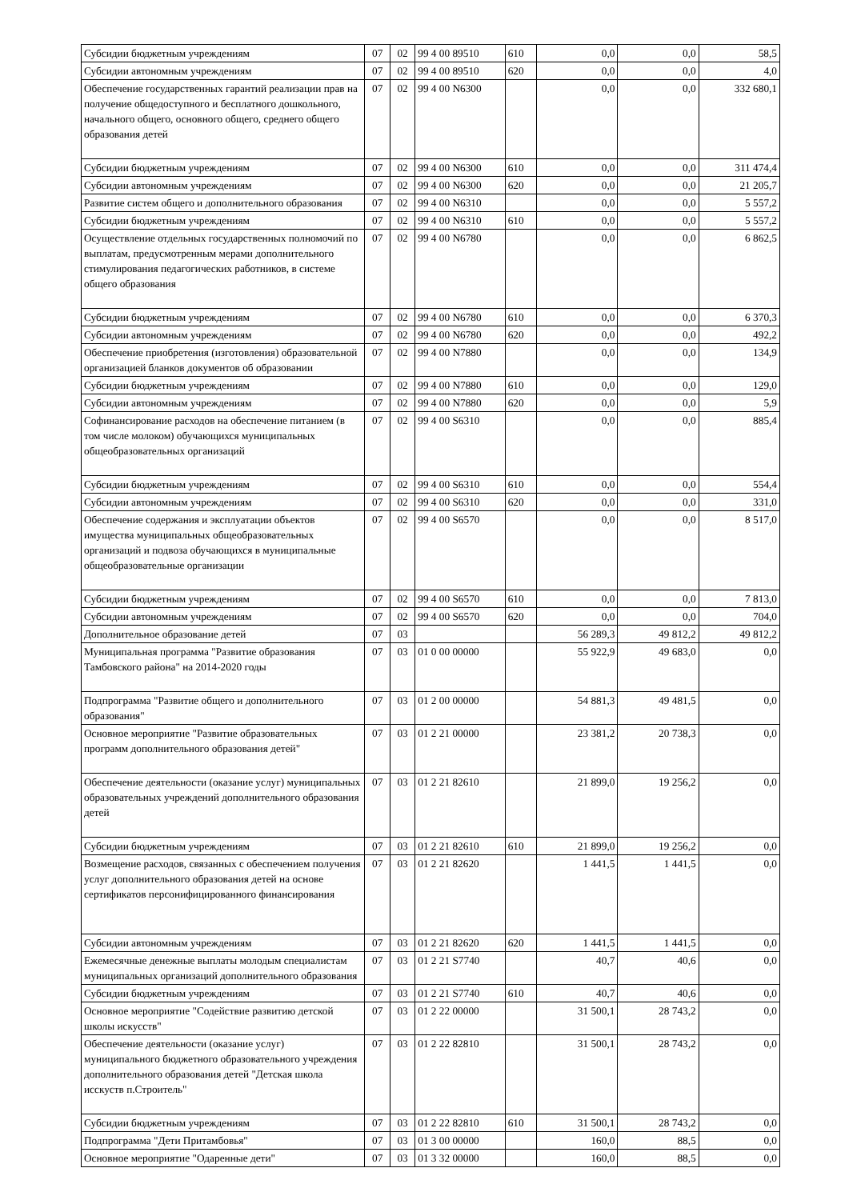| Субсидии бюджетным учреждениям | 07 | 02 | 99 4 00 89510 | 610 | 0,0 | 0,0 | 58,5 |
| Субсидии автономным учреждениям | 07 | 02 | 99 4 00 89510 | 620 | 0,0 | 0,0 | 4,0 |
| Обеспечение государственных гарантий реализации прав на получение общедоступного и бесплатного дошкольного, начального общего, основного общего, среднего общего образования детей | 07 | 02 | 99 4 00 N6300 | | 0,0 | 0,0 | 332 680,1 |
| Субсидии бюджетным учреждениям | 07 | 02 | 99 4 00 N6300 | 610 | 0,0 | 0,0 | 311 474,4 |
| Субсидии автономным учреждениям | 07 | 02 | 99 4 00 N6300 | 620 | 0,0 | 0,0 | 21 205,7 |
| Развитие систем общего и дополнительного образования | 07 | 02 | 99 4 00 N6310 | | 0,0 | 0,0 | 5 557,2 |
| Субсидии бюджетным учреждениям | 07 | 02 | 99 4 00 N6310 | 610 | 0,0 | 0,0 | 5 557,2 |
| Осуществление отдельных государственных полномочий по выплатам, предусмотренным мерами дополнительного стимулирования педагогических работников, в системе общего образования | 07 | 02 | 99 4 00 N6780 | | 0,0 | 0,0 | 6 862,5 |
| Субсидии бюджетным учреждениям | 07 | 02 | 99 4 00 N6780 | 610 | 0,0 | 0,0 | 6 370,3 |
| Субсидии автономным учреждениям | 07 | 02 | 99 4 00 N6780 | 620 | 0,0 | 0,0 | 492,2 |
| Обеспечение приобретения (изготовления) образовательной организацией бланков документов об образовании | 07 | 02 | 99 4 00 N7880 | | 0,0 | 0,0 | 134,9 |
| Субсидии бюджетным учреждениям | 07 | 02 | 99 4 00 N7880 | 610 | 0,0 | 0,0 | 129,0 |
| Субсидии автономным учреждениям | 07 | 02 | 99 4 00 N7880 | 620 | 0,0 | 0,0 | 5,9 |
| Софинансирование расходов на обеспечение питанием (в том числе молоком) обучающихся муниципальных общеобразовательных организаций | 07 | 02 | 99 4 00 S6310 | | 0,0 | 0,0 | 885,4 |
| Субсидии бюджетным учреждениям | 07 | 02 | 99 4 00 S6310 | 610 | 0,0 | 0,0 | 554,4 |
| Субсидии автономным учреждениям | 07 | 02 | 99 4 00 S6310 | 620 | 0,0 | 0,0 | 331,0 |
| Обеспечение содержания и эксплуатации объектов имущества муниципальных общеобразовательных организаций и подвоза обучающихся в муниципальные общеобразовательные организации | 07 | 02 | 99 4 00 S6570 | | 0,0 | 0,0 | 8 517,0 |
| Субсидии бюджетным учреждениям | 07 | 02 | 99 4 00 S6570 | 610 | 0,0 | 0,0 | 7 813,0 |
| Субсидии автономным учреждениям | 07 | 02 | 99 4 00 S6570 | 620 | 0,0 | 0,0 | 704,0 |
| Дополнительное образование детей | 07 | 03 | | | 56 289,3 | 49 812,2 | 49 812,2 |
| Муниципальная программа "Развитие образования Тамбовского района" на 2014-2020 годы | 07 | 03 | 01 0 00 00000 | | 55 922,9 | 49 683,0 | 0,0 |
| Подпрограмма "Развитие общего и дополнительного образования" | 07 | 03 | 01 2 00 00000 | | 54 881,3 | 49 481,5 | 0,0 |
| Основное мероприятие "Развитие образовательных программ дополнительного образования детей" | 07 | 03 | 01 2 21 00000 | | 23 381,2 | 20 738,3 | 0,0 |
| Обеспечение деятельности (оказание услуг) муниципальных образовательных учреждений дополнительного образования детей | 07 | 03 | 01 2 21 82610 | | 21 899,0 | 19 256,2 | 0,0 |
| Субсидии бюджетным учреждениям | 07 | 03 | 01 2 21 82610 | 610 | 21 899,0 | 19 256,2 | 0,0 |
| Возмещение расходов, связанных с обеспечением получения услуг дополнительного образования детей на основе сертификатов персонифицированного финансирования | 07 | 03 | 01 2 21 82620 | | 1 441,5 | 1 441,5 | 0,0 |
| Субсидии автономным учреждениям | 07 | 03 | 01 2 21 82620 | 620 | 1 441,5 | 1 441,5 | 0,0 |
| Ежемесячные денежные выплаты молодым специалистам муниципальных организаций дополнительного образования | 07 | 03 | 01 2 21 S7740 | | 40,7 | 40,6 | 0,0 |
| Субсидии бюджетным учреждениям | 07 | 03 | 01 2 21 S7740 | 610 | 40,7 | 40,6 | 0,0 |
| Основное мероприятие "Содействие развитию детской школы искусств" | 07 | 03 | 01 2 22 00000 | | 31 500,1 | 28 743,2 | 0,0 |
| Обеспечение деятельности (оказание услуг) муниципального бюджетного образовательного учреждения дополнительного образования детей "Детская школа исскуств п.Строитель" | 07 | 03 | 01 2 22 82810 | | 31 500,1 | 28 743,2 | 0,0 |
| Субсидии бюджетным учреждениям | 07 | 03 | 01 2 22 82810 | 610 | 31 500,1 | 28 743,2 | 0,0 |
| Подпрограмма "Дети Притамбовья" | 07 | 03 | 01 3 00 00000 | | 160,0 | 88,5 | 0,0 |
| Основное мероприятие "Одаренные дети" | 07 | 03 | 01 3 32 00000 | | 160,0 | 88,5 | 0,0 |